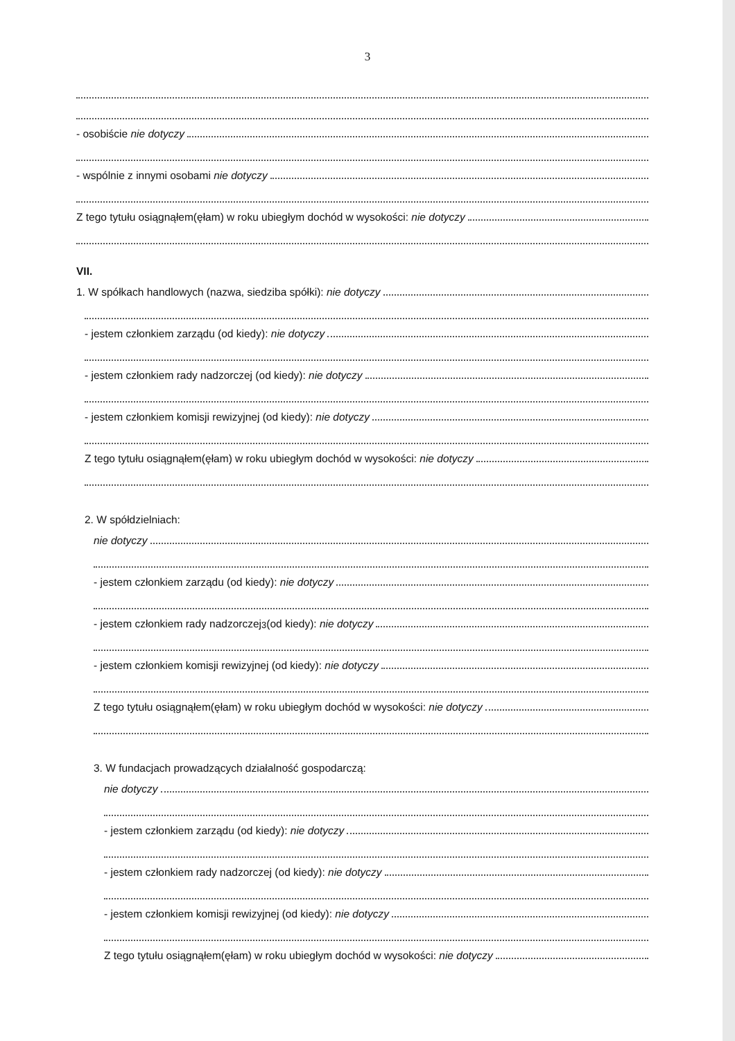3
- osobiście nie dotyczy
- wspólnie z innymi osobami nie dotyczy
Z tego tytułu osiągnąłem(ęłam) w roku ubiegłym dochód w wysokości: nie dotyczy
VII.
1. W spółkach handlowych (nazwa, siedziba spółki): nie dotyczy
- jestem członkiem zarządu (od kiedy): nie dotyczy
- jestem członkiem rady nadzorczej (od kiedy): nie dotyczy
- jestem członkiem komisji rewizyjnej (od kiedy): nie dotyczy
Z tego tytułu osiągnąłem(ęłam) w roku ubiegłym dochód w wysokości: nie dotyczy
2. W spółdzielniach:
nie dotyczy
- jestem członkiem zarządu (od kiedy): nie dotyczy
- jestem członkiem rady nadzorczej<sup>3</sup> (od kiedy): nie dotyczy
- jestem członkiem komisji rewizyjnej (od kiedy): nie dotyczy
Z tego tytułu osiągnąłem(ęłam) w roku ubiegłym dochód w wysokości: nie dotyczy
3. W fundacjach prowadzących działalność gospodarczą:
nie dotyczy
- jestem członkiem zarządu (od kiedy): nie dotyczy
- jestem członkiem rady nadzorczej (od kiedy): nie dotyczy
- jestem członkiem komisji rewizyjnej (od kiedy): nie dotyczy
Z tego tytułu osiągnąłem(ęłam) w roku ubiegłym dochód w wysokości: nie dotyczy